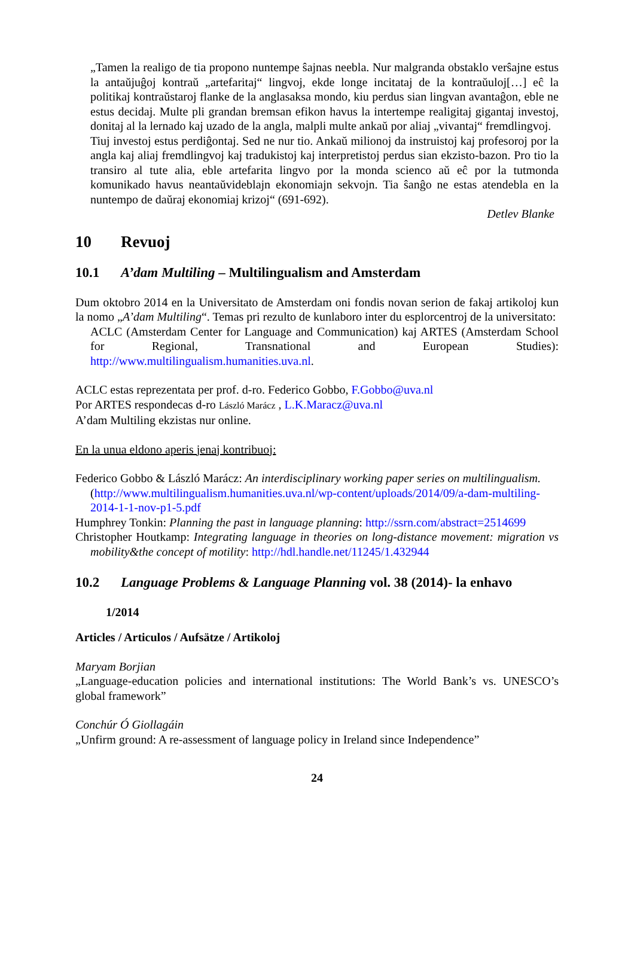„Tamen la realigo de tia propono nuntempe ŝajnas neebla. Nur malgranda obstaklo verŝajne estus la antaŭjuĝoj kontraŭ „artefaritaj“ lingvoj, ekde longe incitataj de la kontraŭuloj[…] eĉ la politikaj kontraŭstaroj flanke de la anglasaksa mondo, kiu perdus sian lingvan avantaĝon, eble ne estus decidaj. Multe pli grandan bremsan efikon havus la intertempe realigitaj gigantaj investoj, donitaj al la lernado kaj uzado de la angla, malpli multe ankaŭ por aliaj „vivantaj“ fremdlingvoj.
Tiuj investoj estus perdiĝontaj. Sed ne nur tio. Ankaŭ milionoj da instruistoj kaj profesoroj por la angla kaj aliaj fremdlingvoj kaj tradukistoj kaj interpretistoj perdus sian ekzisto-bazon. Pro tio la transiro al tute alia, eble artefarita lingvo por la monda scienco aŭ eĉ por la tutmonda komunikado havus neantaŭvideblajn ekonomiajn sekvojn. Tia ŝanĝo ne estas atendebla en la nuntempo de daŭraj ekonomiaj krizoj“ (691-692).
Detlev Blanke
10 Revuoj
10.1 A’dam Multiling – Multilingualism and Amsterdam
Dum oktobro 2014 en la Universitato de Amsterdam oni fondis novan serion de fakaj artikoloj kun la nomo „A’dam Multiling“. Temas pri rezulto de kunlaboro inter du esplorcentroj de la universitato:
ACLC (Amsterdam Center for Language and Communication) kaj ARTES (Amsterdam School for Regional, Transnational and European Studies): http://www.multilingualism.humanities.uva.nl.
ACLC estas reprezentata per prof. d-ro. Federico Gobbo, F.Gobbo@uva.nl
Por ARTES respondecas d-ro László Marácz , L.K.Maracz@uva.nl
A’dam Multiling ekzistas nur online.
En la unua eldono aperis jenaj kontribuoj:
Federico Gobbo & László Marácz: An interdisciplinary working paper series on multilingualism.
(http://www.multilingualism.humanities.uva.nl/wp-content/uploads/2014/09/a-dam-multiling-2014-1-1-nov-p1-5.pdf
Humphrey Tonkin: Planning the past in language planning: http://ssrn.com/abstract=2514699
Christopher Houtkamp: Integrating language in theories on long-distance movement: migration vs mobility&the concept of motility: http://hdl.handle.net/11245/1.432944
10.2 Language Problems & Language Planning vol. 38 (2014)- la enhavo
1/2014
Articles / Articulos / Aufsätze / Artikoloj
Maryam Borjian
„Language-education policies and international institutions: The World Bank’s vs. UNESCO’s global framework”
Conchúr Ó Giollagáin
„Unfirm ground: A re-assessment of language policy in Ireland since Independence”
24